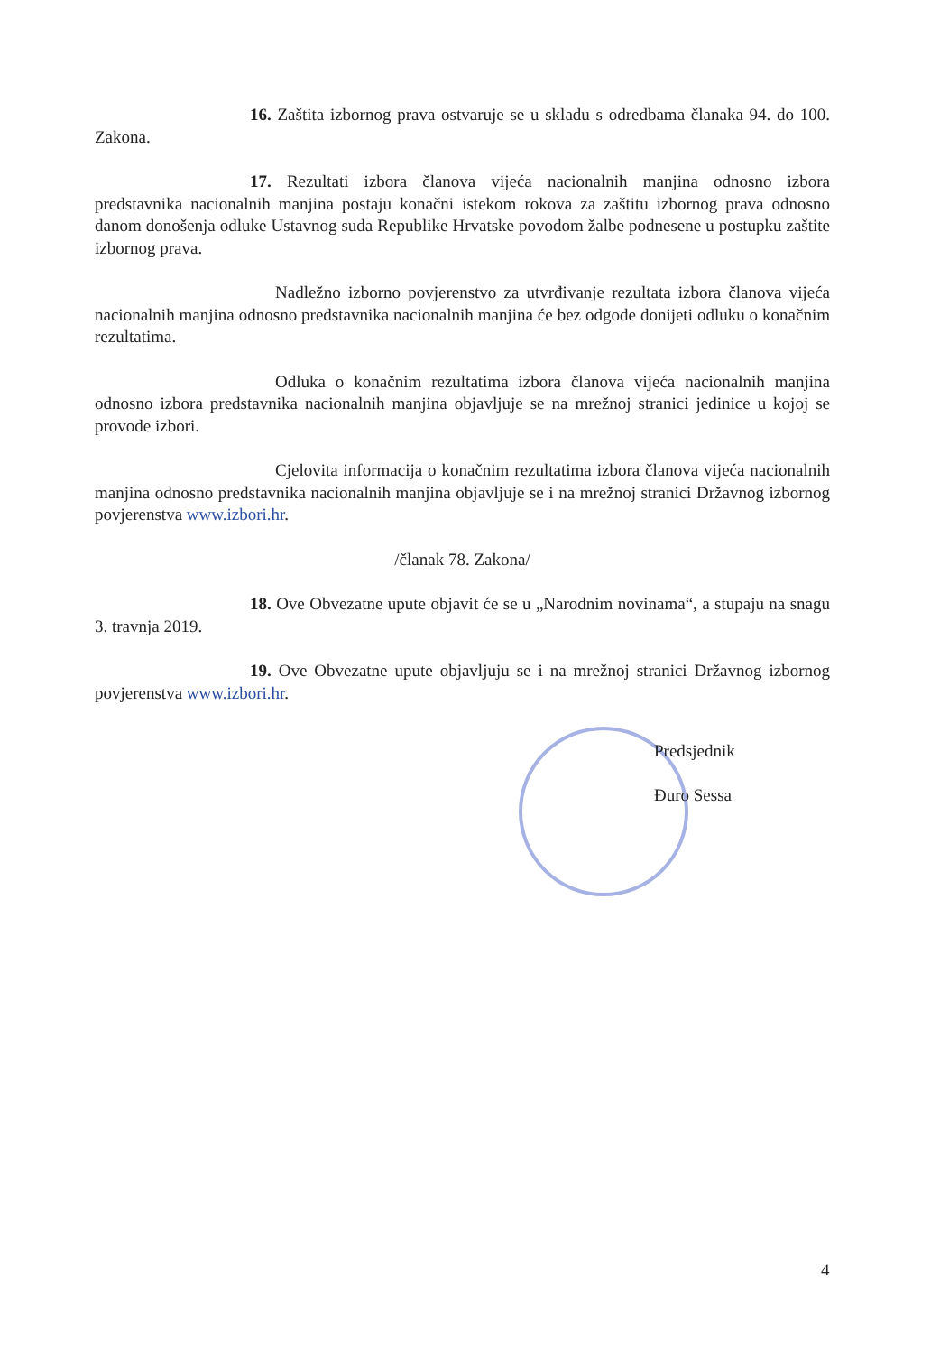16. Zaštita izbornog prava ostvaruje se u skladu s odredbama članaka 94. do 100. Zakona.
17. Rezultati izbora članova vijeća nacionalnih manjina odnosno izbora predstavnika nacionalnih manjina postaju konačni istekom rokova za zaštitu izbornog prava odnosno danom donošenja odluke Ustavnog suda Republike Hrvatske povodom žalbe podnesene u postupku zaštite izbornog prava.
Nadležno izborno povjerenstvo za utvrđivanje rezultata izbora članova vijeća nacionalnih manjina odnosno predstavnika nacionalnih manjina će bez odgode donijeti odluku o konačnim rezultatima.
Odluka o konačnim rezultatima izbora članova vijeća nacionalnih manjina odnosno izbora predstavnika nacionalnih manjina objavljuje se na mrežnoj stranici jedinice u kojoj se provode izbori.
Cjelovita informacija o konačnim rezultatima izbora članova vijeća nacionalnih manjina odnosno predstavnika nacionalnih manjina objavljuje se i na mrežnoj stranici Državnog izbornog povjerenstva www.izbori.hr.
/članak 78. Zakona/
18. Ove Obvezatne upute objavit će se u „Narodnim novinama“, a stupaju na snagu 3. travnja 2019.
19. Ove Obvezatne upute objavljuju se i na mrežnoj stranici Državnog izbornog povjerenstva www.izbori.hr.
Predsjednik
Đuro Sessa
4